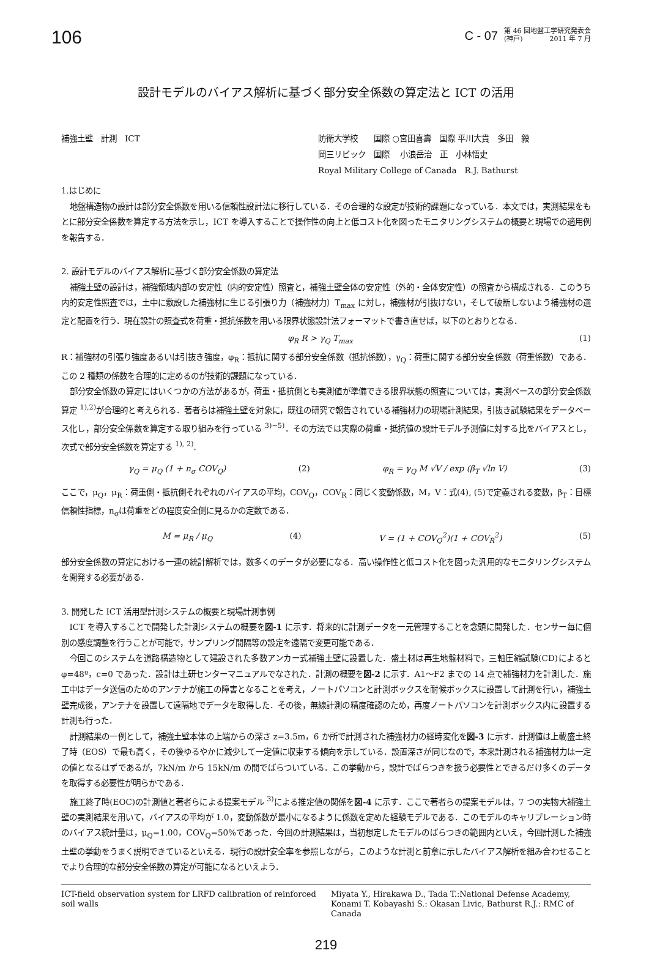106
C - 07
第 46 回地盤工学研究発表会
(神戸)　　　　2011 年 7 月
設計モデルのバイアス解析に基づく部分安全係数の算定法と ICT の活用
補強土壁　計測　ICT 防衛大学校　　国際 ○宮田喜壽　国際 平川大貴　多田　毅
岡三リビック　国際　 小浪岳治　正　小林悟史
Royal Military College of Canada　R.J. Bathurst
1.はじめに
地盤構造物の設計は部分安全係数を用いる信頼性設計法に移行している．その合理的な設定が技術的課題になっている．本文では，実測結果をもとに部分安全係数を算定する方法を示し，ICT を導入することで操作性の向上と低コスト化を図ったモニタリングシステムの概要と現場での適用例を報告する．
2. 設計モデルのバイアス解析に基づく部分安全係数の算定法
補強土壁の設計は，補強領域内部の安定性（内的安定性）照査と，補強土壁全体の安定性（外的・全体安定性）の照査から構成される．このうち内的安定性照査では，土中に敷設した補強材に生じる引張り力（補強材力）T<sub>max</sub> に対し，補強材が引抜けない，そして破断しないよう補強材の選定と配置を行う．現在設計の照査式を荷重・抵抗係数を用いる限界状態設計法フォーマットで書き直せば，以下のとおりとなる．
φ<sub>R</sub> R > γ<sub>Q</sub> T<sub>max</sub> (1)
R：補強材の引張り強度あるいは引抜き強度，φ<sub>R</sub>：抵抗に関する部分安全係数（抵抗係数），γ<sub>Q</sub>：荷重に関する部分安全係数（荷重係数）である．この 2 種類の係数を合理的に定めるのが技術的課題になっている．
部分安全係数の算定にはいくつかの方法があるが，荷重・抵抗側とも実測値が準備できる限界状態の照査については，実測ベースの部分安全係数算定 <sup>1),2)</sup>が合理的と考えられる．著者らは補強土壁を対象に，既往の研究で報告されている補強材力の現場計測結果，引抜き試験結果をデータベース化し，部分安全係数を算定する取り組みを行っている <sup>3)~5)</sup>．その方法では実際の荷重・抵抗値の設計モデル予測値に対する比をバイアスとし，次式で部分安全係数を算定する <sup>1), 2)</sup>.
γ<sub>Q</sub> = μ<sub>Q</sub> (1 + n<sub>σ</sub> COV<sub>Q</sub>) (2) φ<sub>R</sub> = γ<sub>Q</sub> M √V / exp (β<sub>T</sub> √ln V) (3)
ここで，μ<sub>Q</sub>，μ<sub>R</sub>：荷重側・抵抗側それぞれのバイアスの平均，COV<sub>Q</sub>，COV<sub>R</sub>：同じく変動係数，M，V：式(4), (5)で定義される変数，β<sub>T</sub>：目標信頼性指標，n<sub>σ</sub>は荷重をどの程度安全側に見るかの定数である．
M = μ<sub>R</sub> / μ<sub>Q</sub> (4) V = (1 + COV<sub>Q</sub><sup>2</sup>)(1 + COV<sub>R</sub><sup>2</sup>) (5)
部分安全係数の算定における一連の統計解析では，数多くのデータが必要になる．高い操作性と低コスト化を図った汎用的なモニタリングシステムを開発する必要がある．
3. 開発した ICT 活用型計測システムの概要と現場計測事例
ICT を導入することで開発した計測システムの概要を図-1 に示す．将来的に計測データを一元管理することを念頭に開発した．センサー毎に個別の感度調整を行うことが可能で，サンプリング間隔等の設定を遠隔で変更可能である．
今回このシステムを道路構造物として建設された多数アンカー式補強土壁に設置した．盛土材は再生地盤材料で，三軸圧縮試験(CD)によるとφ=48º，c=0 であった．設計は土研センターマニュアルでなされた．計測の概要を図-2 に示す．A1～F2 までの 14 点で補強材力を計測した．施工中はデータ送信のためのアンテナが施工の障害となることを考え，ノートパソコンと計測ボックスを耐候ボックスに設置して計測を行い，補強土壁完成後，アンテナを設置して遠隔地でデータを取得した．その後，無線計測の精度確認のため，再度ノートパソコンを計測ボックス内に設置する計測も行った．
計測結果の一例として，補強土壁本体の上端からの深さ z=3.5m，6 か所で計測された補強材力の経時変化を図-3 に示す．計測値は上載盛土終了時（EOS）で最も高く，その後ゆるやかに減少して一定値に収束する傾向を示している．設置深さが同じなので，本来計測される補強材力は一定の値となるはずであるが，7kN/m から 15kN/m の間でばらついている．この挙動から，設計でばらつきを扱う必要性とできるだけ多くのデータを取得する必要性が明らかである．
施工終了時(EOC)の計測値と著者らによる提案モデル <sup>3)</sup>による推定値の関係を図-4 に示す．ここで著者らの提案モデルは，7 つの実物大補強土壁の実測結果を用いて，バイアスの平均が 1.0，変動係数が最小になるように係数を定めた経験モデルである．このモデルのキャリブレーション時のバイアス統計量は，μ<sub>Q</sub>=1.00，COV<sub>Q</sub>=50%であった．今回の計測結果は，当初想定したモデルのばらつきの範囲内といえ，今回計測した補強土壁の挙動をうまく説明できているといえる．現行の設計安全率を参照しながら，このような計測と前章に示したバイアス解析を組み合わせることでより合理的な部分安全係数の算定が可能になるといえよう．
ICT-field observation system for LRFD calibration of reinforced soil walls
Miyata Y., Hirakawa D., Tada T.:National Defense Academy, Konami T. Kobayashi S.: Okasan Livic, Bathurst R.J.: RMC of Canada
219